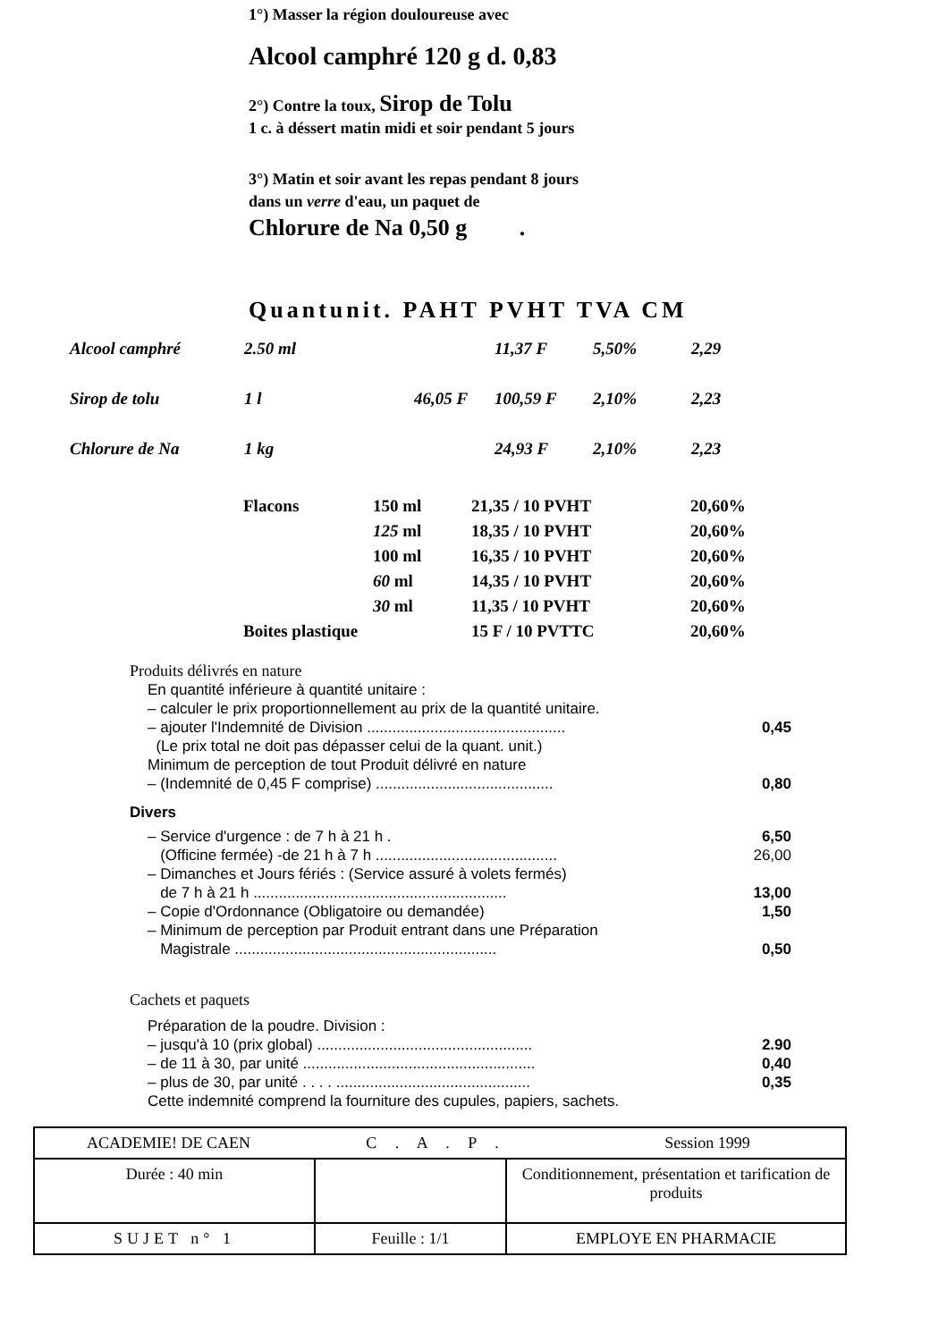1°) Masser la région douloureuse avec
Alcool camphré 120 g d. 0,83
2°) Contre la toux, Sirop de Tolu
1 c. à déssert matin midi et soir pendant 5 jours
3°) Matin et soir avant les repas pendant 8 jours
dans un verre d'eau, un paquet de
Chlorure de Na 0,50 g .
Quantunit. PAHT PVHT TVA CM
| Alcool camphré | 2.50 ml | | 11,37 F | 5,50% | 2,29 |
| Sirop de tolu | 1 l | 46,05 F | 100,59 F | 2,10% | 2,23 |
| Chlorure de Na | 1 kg | | 24,93 F | 2,10% | 2,23 |
| Flacons | 150 ml | 21,35 / 10 PVHT | 20,60% |
| | 125 ml | 18,35 / 10 PVHT | 20,60% |
| | 100 ml | 16,35 / 10 PVHT | 20,60% |
| | 60 ml | 14,35 / 10 PVHT | 20,60% |
| | 30 ml | 11,35 / 10 PVHT | 20,60% |
| Boites plastique | | 15 F / 10 PVTTC | 20,60% |
Produits délivrés en nature
| En quantité inférieure à quantité unitaire : | |
| – calculer le prix proportionnellement au prix de la quantité unitaire. | |
| – ajouter l'Indemnité de Division ............................................... | 0,45 |
| (Le prix total ne doit pas dépasser celui de la quant. unit.) | |
| Minimum de perception de tout Produit délivré en nature | |
| – (Indemnité de 0,45 F comprise) .......................................... | 0,80 |
Divers
| – Service d'urgence : de 7 h à 21 h . | 6,50 |
| (Officine fermée) -de 21 h à 7 h ........................................... | 26,00 |
| – Dimanches et Jours fériés : (Service assuré à volets fermés) | |
| de 7 h à 21 h ............................................................ | 13,00 |
| – Copie d'Ordonnance (Obligatoire ou demandée) | 1,50 |
| – Minimum de perception par Produit entrant dans une Préparation | |
| Magistrale .............................................................. | 0,50 |
Cachets et paquets
| Préparation de la poudre. Division : | |
| – jusqu'à 10 (prix global) ................................................... | 2.90 |
| – de 11 à 30, par unité ....................................................... | 0,40 |
| – plus de 30, par unité . . . . .............................................. | 0,35 |
| Cette indemnité comprend la fourniture des cupules, papiers, sachets. | |
| / ACADEMIE! DE CAEN / C . A . P . / Session 1999 / | | |
| Durée : 40 min | | Conditionnement, présentation et tarification de produits |
| SUJET n° 1 | Feuille : 1/1 | EMPLOYE EN PHARMACIE |